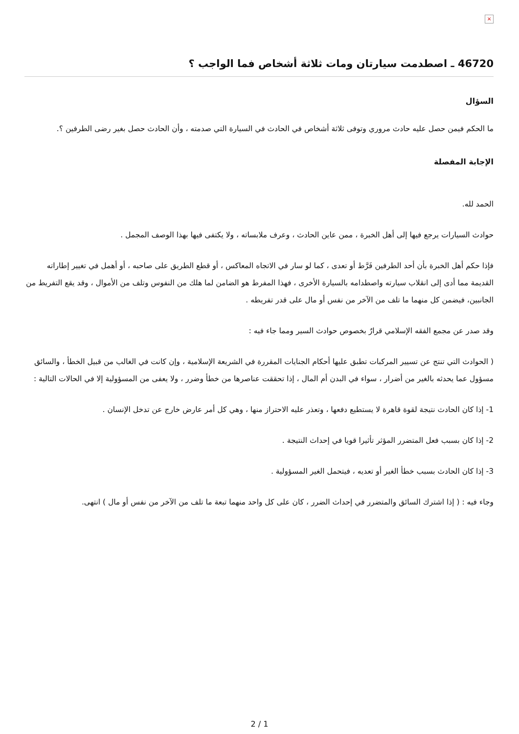×
46720 ـ اصطدمت سيارتان ومات ثلاثة أشخاص فما الواجب ؟
السؤال
ما الحكم فيمن حصل عليه حادث مروري وتوفى ثلاثة أشخاص في الحادث في السيارة التي صدمته ، وأن الحادث حصل بغير رضى الطرفين ؟.
الإجابة المفصلة
الحمد لله.
حوادث السيارات يرجع فيها إلى أهل الخبرة ، ممن عاين الحادث ، وعرف ملابساته ، ولا يكتفى فيها بهذا الوصف المجمل .
فإذا حكم أهل الخبرة بأن أحد الطرفين فَرَّط أو تعدى ، كما لو سار في الاتجاه المعاكس ، أو قطع الطريق على صاحبه ، أو أهمل في تغيير إطاراته القديمة مما أدى إلى انقلاب سيارته واصطدامه بالسيارة الأخرى ، فهذا المفرط هو الضامن لما هلك من النفوس وتلف من الأموال ، وقد يقع التفريط من الجانبين، فيضمن كل منهما ما تلف من الآخر من نفس أو مال على قدر تفريطه .
وقد صدر عن مجمع الفقه الإسلامي قرارٌ بخصوص حوادث السير ومما جاء فيه :
( الحوادث التي تنتج عن تسيير المركبات تطبق عليها أحكام الجنايات المقررة في الشريعة الإسلامية ، وإن كانت في الغالب من قبيل الخطأ ، والسائق مسؤول عما يحدثه بالغير من أضرار ، سواء في البدن أم المال ، إذا تحققت عناصرها من خطأ وضرر ، ولا يعفى من المسؤولية إلا في الحالات التالية :
1- إذا كان الحادث نتيجة لقوة قاهرة لا يستطيع دفعها ، وتعذر عليه الاحتراز منها ، وهي كل أمر عارض خارج عن تدخل الإنسان .
2- إذا كان بسبب فعل المتضرر المؤثر تأثيرا قويا في إحداث النتيجة .
3- إذا كان الحادث بسبب خطأ الغير أو تعديه ، فيتحمل الغير المسؤولية .
وجاء فيه : ( إذا اشترك السائق والمتضرر في إحداث الضرر ، كان على كل واحد منهما تبعة ما تلف من الآخر من نفس أو مال ) انتهى.
2 / 1